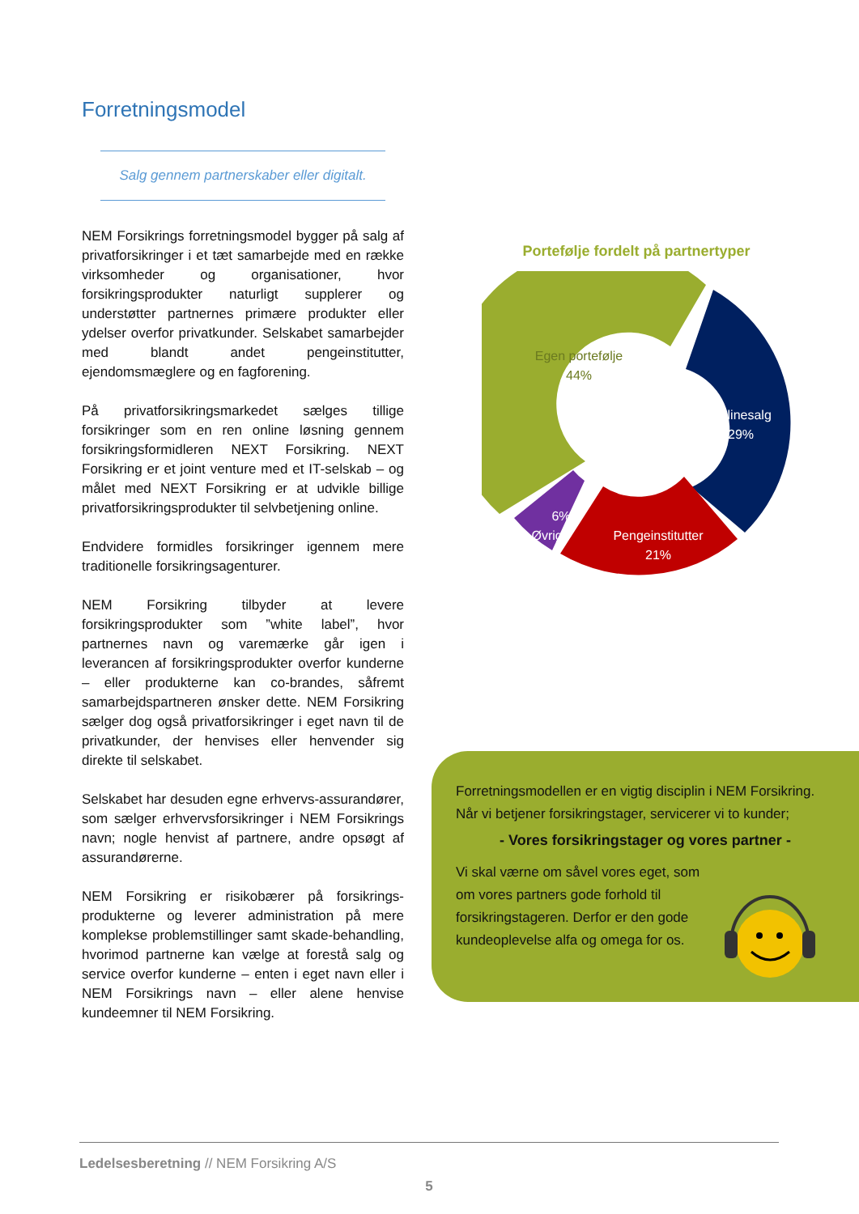Forretningsmodel
Salg gennem partnerskaber eller digitalt.
NEM Forsikrings forretningsmodel bygger på salg af privatforsikringer i et tæt samarbejde med en række virksomheder og organisationer, hvor forsikringsprodukter naturligt supplerer og understøtter partnernes primære produkter eller ydelser overfor privatkunder. Selskabet samarbejder med blandt andet pengeinstitutter, ejendomsmæglere og en fagforening.
På privatforsikringsmarkedet sælges tillige forsikringer som en ren online løsning gennem forsikringsformidleren NEXT Forsikring. NEXT Forsikring er et joint venture med et IT-selskab – og målet med NEXT Forsikring er at udvikle billige privatforsikringsprodukter til selvbetjening online.
Endvidere formidles forsikringer igennem mere traditionelle forsikringsagenturer.
NEM Forsikring tilbyder at levere forsikringsprodukter som ”white label”, hvor partnernes navn og varemærke går igen i leverancen af forsikringsprodukter overfor kunderne – eller produkterne kan co-brandes, såfremt samarbejdspartneren ønsker dette. NEM Forsikring sælger dog også privatforsikringer i eget navn til de privatkunder, der henvises eller henvender sig direkte til selskabet.
Selskabet har desuden egne erhvervs-assurandører, som sælger erhvervsforsikringer i NEM Forsikrings navn; nogle henvist af partnere, andre opsøgt af assurandørerne.
NEM Forsikring er risikobærer på forsikrings-produkterne og leverer administration på mere komplekse problemstillinger samt skade-behandling, hvorimod partnerne kan vælge at forestå salg og service overfor kunderne – enten i eget navn eller i NEM Forsikrings navn – eller alene henvise kundeemner til NEM Forsikring.
Portefølje fordelt på partnertyper
Egen portefølje
44%
Onlinesalg
29%
Pengeinstitutter
21%
6%
Øvrige
Forretningsmodellen er en vigtig disciplin i NEM Forsikring. Når vi betjener forsikringstager, servicerer vi to kunder;
- Vores forsikringstager og vores partner -
Vi skal værne om såvel vores eget, som om vores partners gode forhold til forsikringstageren. Derfor er den gode kundeoplevelse alfa og omega for os.
Ledelsesberetning // NEM Forsikring A/S
5